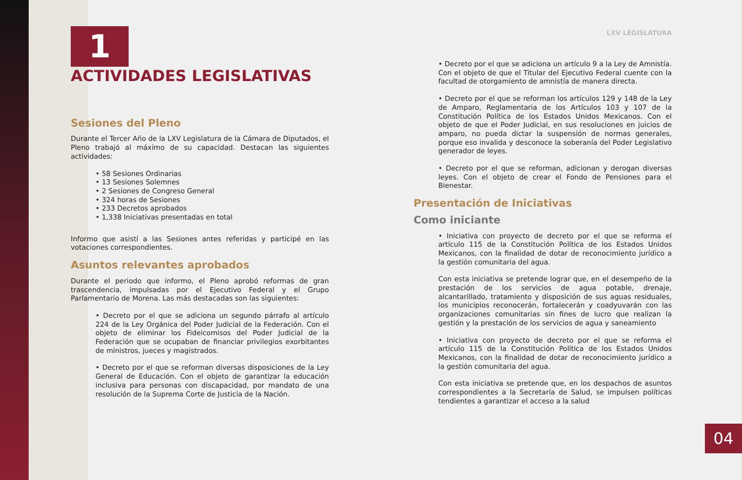1
ACTIVIDADES LEGISLATIVAS
Sesiones del Pleno
Durante el Tercer Año de la LXV Legislatura de la Cámara de Diputados, el Pleno trabajó al máximo de su capacidad. Destacan las siguientes actividades:
• 58 Sesiones Ordinarias
• 13 Sesiones Solemnes
• 2 Sesiones de Congreso General
• 324 horas de Sesiones
• 233 Decretos aprobados
• 1,338 Iniciativas presentadas en total
Informo que asistí a las Sesiones antes referidas y participé en las votaciones correspondientes.
Asuntos relevantes aprobados
Durante el periodo que informo, el Pleno aprobó reformas de gran trascendencia, impulsadas por el Ejecutivo Federal y el Grupo Parlamentario de Morena. Las más destacadas son las siguientes:
• Decreto por el que se adiciona un segundo párrafo al artículo 224 de la Ley Orgánica del Poder Judicial de la Federación. Con el objeto de eliminar los Fideicomisos del Poder Judicial de la Federación que se ocupaban de financiar privilegios exorbitantes de ministros, jueces y magistrados.
• Decreto por el que se reforman diversas disposiciones de la Ley General de Educación. Con el objeto de garantizar la educación inclusiva para personas con discapacidad, por mandato de una resolución de la Suprema Corte de Justicia de la Nación.
LXV LEGISLATURA
• Decreto por el que se adiciona un artículo 9 a la Ley de Amnistía. Con el objeto de que el Titular del Ejecutivo Federal cuente con la facultad de otorgamiento de amnistía de manera directa.
• Decreto por el que se reforman los artículos 129 y 148 de la Ley de Amparo, Reglamentaria de los Artículos 103 y 107 de la Constitución Política de los Estados Unidos Mexicanos. Con el objeto de que el Poder Judicial, en sus resoluciones en juicios de amparo, no pueda dictar la suspensión de normas generales, porque eso invalida y desconoce la soberanía del Poder Legislativo generador de leyes.
• Decreto por el que se reforman, adicionan y derogan diversas leyes. Con el objeto de crear el Fondo de Pensiones para el Bienestar.
Presentación de Iniciativas
Como iniciante
• Iniciativa con proyecto de decreto por el que se reforma el artículo 115 de la Constitución Política de los Estados Unidos Mexicanos, con la finalidad de dotar de reconocimiento jurídico a la gestión comunitaria del agua.
Con esta iniciativa se pretende lograr que, en el desempeño de la prestación de los servicios de agua potable, drenaje, alcantarillado, tratamiento y disposición de sus aguas residuales, los municipios reconocerán, fortalecerán y coadyuvarán con las organizaciones comunitarias sin fines de lucro que realizan la gestión y la prestación de los servicios de agua y saneamiento
• Iniciativa con proyecto de decreto por el que se reforma el artículo 115 de la Constitución Política de los Estados Unidos Mexicanos, con la finalidad de dotar de reconocimiento jurídico a la gestión comunitaria del agua.
Con esta iniciativa se pretende que, en los despachos de asuntos correspondientes a la Secretaría de Salud, se impulsen políticas tendientes a garantizar el acceso a la salud
04